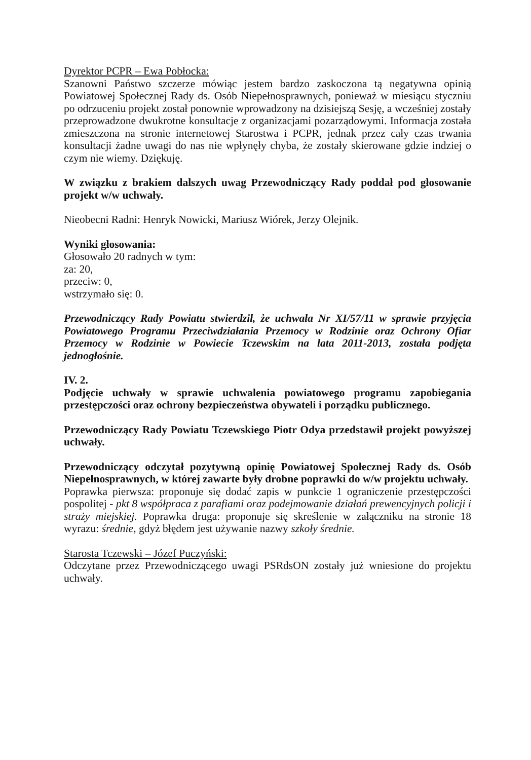Dyrektor PCPR – Ewa Pobłocka:
Szanowni Państwo szczerze mówiąc jestem bardzo zaskoczona tą negatywna opinią Powiatowej Społecznej Rady ds. Osób Niepełnosprawnych, ponieważ w miesiącu styczniu po odrzuceniu projekt został ponownie wprowadzony na dzisiejszą Sesję, a wcześniej zostały przeprowadzone dwukrotne konsultacje z organizacjami pozarządowymi. Informacja została zmieszczona na stronie internetowej Starostwa i PCPR, jednak przez cały czas trwania konsultacji żadne uwagi do nas nie wpłynęły chyba, że zostały skierowane gdzie indziej o czym nie wiemy. Dziękuję.
W związku z brakiem dalszych uwag Przewodniczący Rady poddał pod głosowanie projekt w/w uchwały.
Nieobecni Radni: Henryk Nowicki, Mariusz Wiórek, Jerzy Olejnik.
Wyniki głosowania:
Głosowało 20 radnych w tym:
za: 20,
przeciw: 0,
wstrzymało się: 0.
Przewodniczący Rady Powiatu stwierdził, że uchwała Nr XI/57/11 w sprawie przyjęcia Powiatowego Programu Przeciwdziałania Przemocy w Rodzinie oraz Ochrony Ofiar Przemocy w Rodzinie w Powiecie Tczewskim na lata 2011-2013, została podjęta jednogłośnie.
IV. 2.
Podjęcie uchwały w sprawie uchwalenia powiatowego programu zapobiegania przestępczości oraz ochrony bezpieczeństwa obywateli i porządku publicznego.
Przewodniczący Rady Powiatu Tczewskiego Piotr Odya przedstawił projekt powyższej uchwały.
Przewodniczący odczytał pozytywną opinię Powiatowej Społecznej Rady ds. Osób Niepełnosprawnych, w której zawarte były drobne poprawki do w/w projektu uchwały.
Poprawka pierwsza: proponuje się dodać zapis w punkcie 1 ograniczenie przestępczości pospolitej - pkt 8 współpraca z parafiami oraz podejmowanie działań prewencyjnych policji i straży miejskiej. Poprawka druga: proponuje się skreślenie w załączniku na stronie 18 wyrazu: średnie, gdyż błędem jest używanie nazwy szkoły średnie.
Starosta Tczewski – Józef Puczyński:
Odczytane przez Przewodniczącego uwagi PSRdsON zostały już wniesione do projektu uchwały.